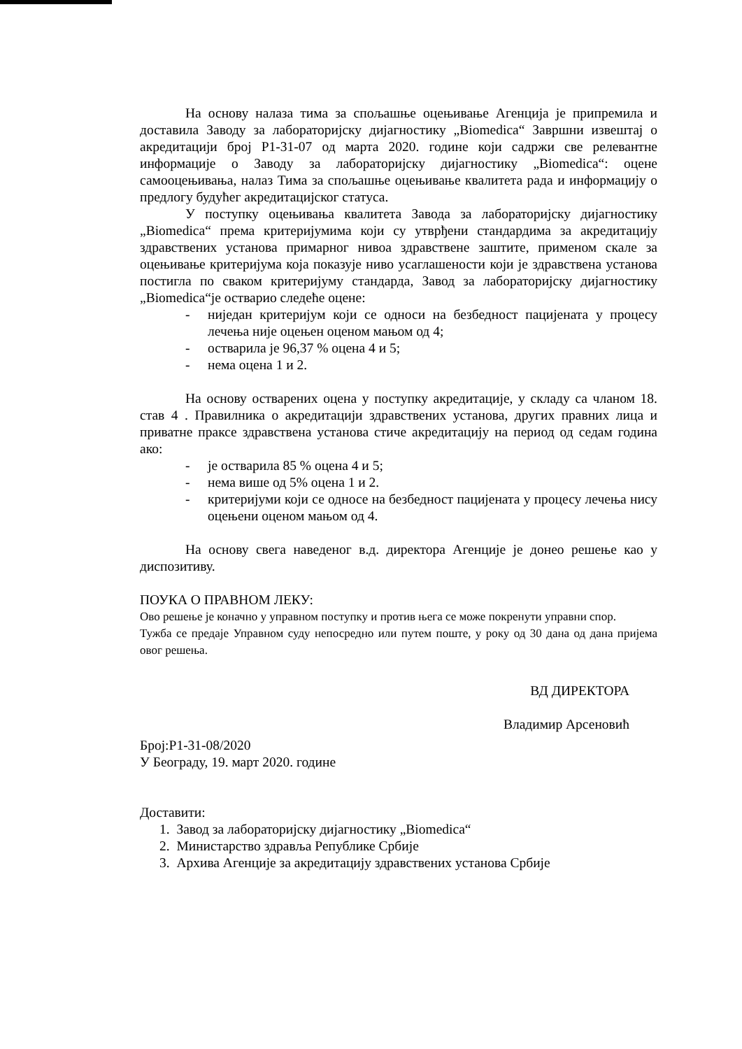На основу налаза тима за спољашње оцењивање Агенција је припремила и доставила Заводу за лабораторијску дијагностику „Biomedica“ Завршни извештај о акредитацији број P1-31-07 од марта 2020. године који садржи све релевантне информације о Заводу за лабораторијску дијагностику „Biomedica“: оцене самооцењивања, налаз Тима за спољашње оцењивање квалитета рада и информацију о предлогу будућег акредитацијског статуса.
У поступку оцењивања квалитета Завода за лабораторијску дијагностику „Biomedica“ према критеријумима који су утврђени стандардима за акредитацију здравствених установа примарног нивоа здравствене заштите, применом скале за оцењивање критеријума која показује ниво усаглашености који је здравствена установа постигла по сваком критеријуму стандарда, Завод за лабораторијску дијагностику „Biomedica“је остварио следеће оцене:
- ниједан критеријум који се односи на безбедност пацијената у процесу лечења није оцењен оценом мањом од 4;
- остварила је 96,37 % оцена 4 и 5;
- нема оцена 1 и 2.
На основу остварених оцена у поступку акредитације, у складу са чланом 18. став 4 . Правилника о акредитацији здравствених установа, других правних лица и приватне праксе здравствена установа стиче акредитацију на период од седам година ако:
- је остварила 85 % оцена 4 и 5;
- нема више од 5% оцена 1 и 2.
- критеријуми који се односе на безбедност пацијената у процесу лечења нису оцењени оценом мањом од 4.
На основу свега наведеног в.д. директора Агенције је донео решење као у диспозитиву.
ПОУКА О ПРАВНОМ ЛЕКУ:
Ово решење је коначно у управном поступку и против њега се може покренути управни спор.
Тужба се предаје Управном суду непосредно или путем поште, у року од 30 дана од дана пријема овог решења.
ВД ДИРЕКТОРА
Владимир Арсеновић
Број:P1-31-08/2020
У Београду, 19. март 2020. године
Доставити:
1. Завод за лабораторијску дијагностику „Biomedica“
2. Министарство здравља Републике Србије
3. Архива Агенције за акредитацију здравствених установа Србије